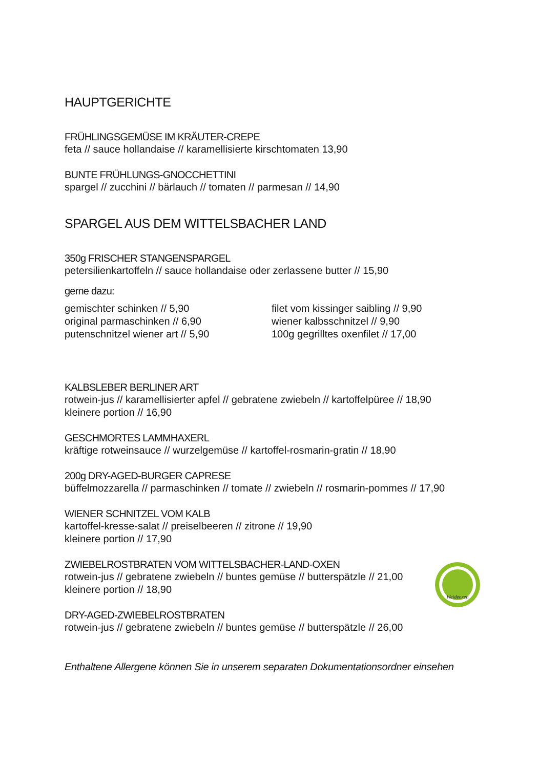HAUPTGERICHTE
FRÜHLINGSGEMÜSE IM KRÄUTER-CREPE
feta // sauce hollandaise // karamellisierte kirschtomaten 13,90
BUNTE FRÜHLUNGS-GNOCCHETTINI
spargel // zucchini // bärlauch // tomaten // parmesan // 14,90
SPARGEL AUS DEM WITTELSBACHER LAND
350g FRISCHER STANGENSPARGEL
petersilienkartoffeln // sauce hollandaise oder zerlassene butter // 15,90
gerne dazu:
gemischter schinken // 5,90
original parmaschinken // 6,90
putenschnitzel wiener art // 5,90
filet vom kissinger saibling // 9,90
wiener kalbsschnitzel // 9,90
100g gegrilltes oxenfilet // 17,00
KALBSLEBER BERLINER ART
rotwein-jus // karamellisierter apfel // gebratene zwiebeln // kartoffelpüree // 18,90
kleinere portion // 16,90
GESCHMORTES LAMMHAXERL
kräftige rotweinsauce // wurzelgemüse // kartoffel-rosmarin-gratin // 18,90
200g DRY-AGED-BURGER CAPRESE
büffelmozzarella // parmaschinken // tomate // zwiebeln // rosmarin-pommes // 17,90
WIENER SCHNITZEL VOM KALB
kartoffel-kresse-salat // preiselbeeren // zitrone // 19,90
kleinere portion // 17,90
ZWIEBELROSTBRATEN VOM WITTELSBACHER-LAND-OXEN
rotwein-jus // gebratene zwiebeln // buntes gemüse // butterspätzle // 21,00
kleinere portion // 18,90
DRY-AGED-ZWIEBELROSTBRATEN
rotwein-jus // gebratene zwiebeln // buntes gemüse // butterspätzle // 26,00
Enthaltene Allergene können Sie in unserem separaten Dokumentationsordner einsehen
Weideoxen